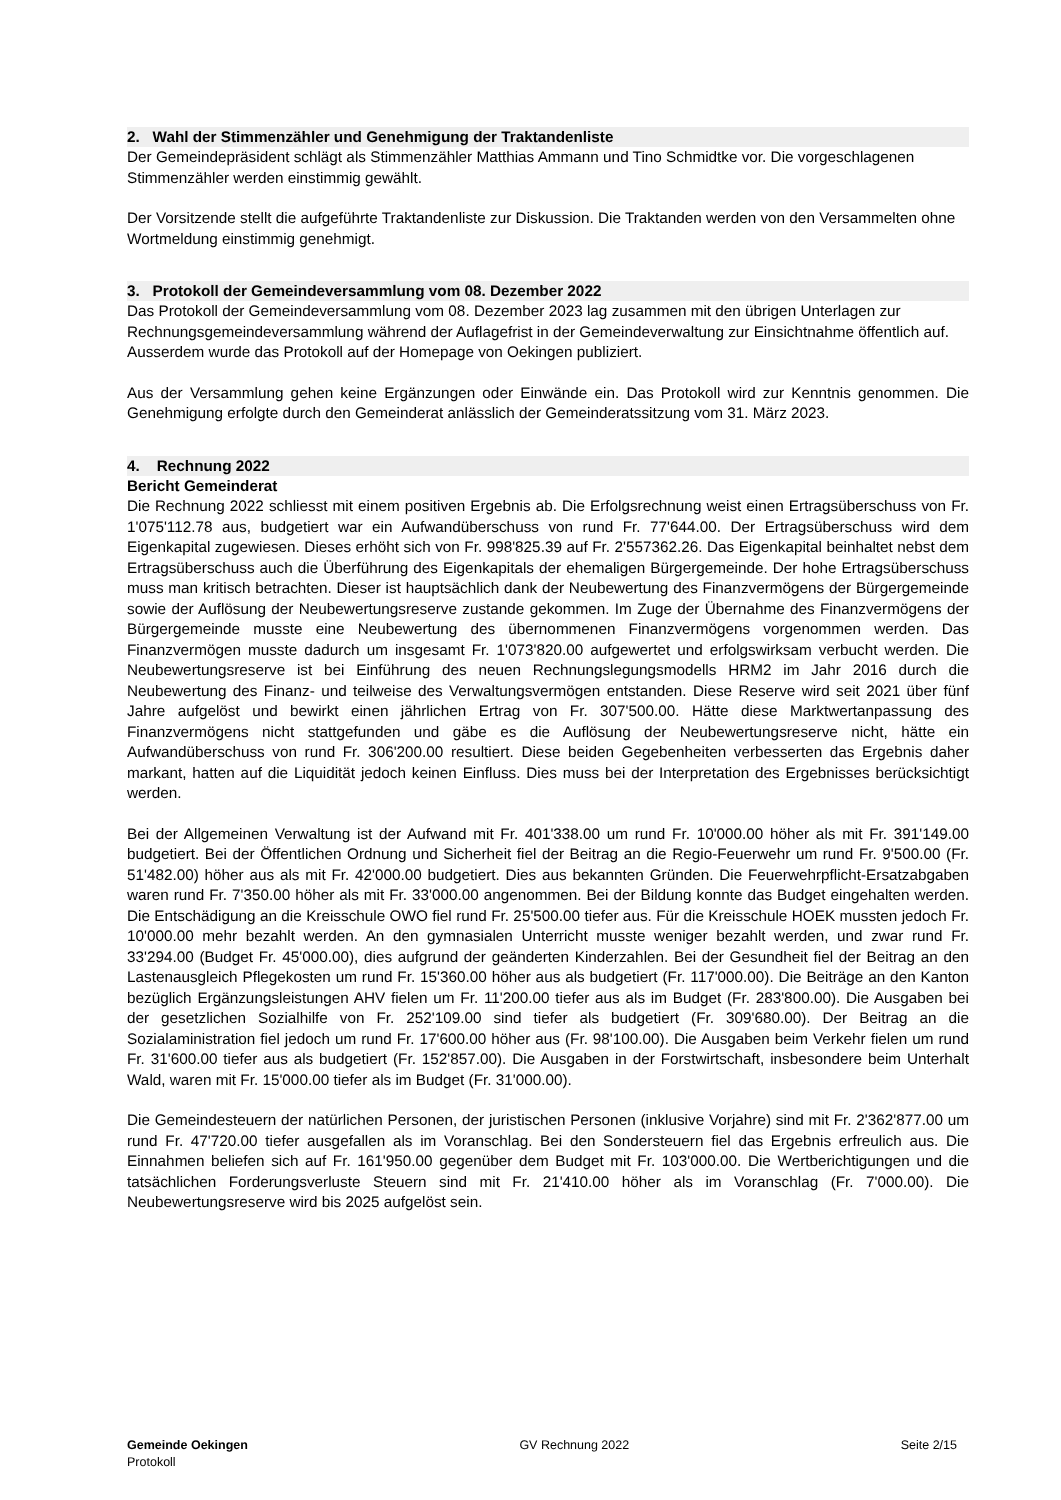2. Wahl der Stimmenzähler und Genehmigung der Traktandenliste
Der Gemeindepräsident schlägt als Stimmenzähler Matthias Ammann und Tino Schmidtke vor. Die vorgeschlagenen Stimmenzähler werden einstimmig gewählt.
Der Vorsitzende stellt die aufgeführte Traktandenliste zur Diskussion. Die Traktanden werden von den Versammelten ohne Wortmeldung einstimmig genehmigt.
3. Protokoll der Gemeindeversammlung vom 08. Dezember 2022
Das Protokoll der Gemeindeversammlung vom 08. Dezember 2023 lag zusammen mit den übrigen Unterlagen zur Rechnungsgemeindeversammlung während der Auflagefrist in der Gemeindeverwaltung zur Einsichtnahme öffentlich auf. Ausserdem wurde das Protokoll auf der Homepage von Oekingen publiziert.
Aus der Versammlung gehen keine Ergänzungen oder Einwände ein. Das Protokoll wird zur Kenntnis genommen. Die Genehmigung erfolgte durch den Gemeinderat anlässlich der Gemeinderatssitzung vom 31. März 2023.
4. Rechnung 2022
Bericht Gemeinderat
Die Rechnung 2022 schliesst mit einem positiven Ergebnis ab. Die Erfolgsrechnung weist einen Ertragsüberschuss von Fr. 1'075'112.78 aus, budgetiert war ein Aufwandüberschuss von rund Fr. 77'644.00. Der Ertragsüberschuss wird dem Eigenkapital zugewiesen. Dieses erhöht sich von Fr. 998'825.39 auf Fr. 2'557362.26. Das Eigenkapital beinhaltet nebst dem Ertragsüberschuss auch die Überführung des Eigenkapitals der ehemaligen Bürgergemeinde. Der hohe Ertragsüberschuss muss man kritisch betrachten. Dieser ist hauptsächlich dank der Neubewertung des Finanzvermögens der Bürgergemeinde sowie der Auflösung der Neubewertungsreserve zustande gekommen. Im Zuge der Übernahme des Finanzvermögens der Bürgergemeinde musste eine Neubewertung des übernommenen Finanzvermögens vorgenommen werden. Das Finanzvermögen musste dadurch um insgesamt Fr. 1'073'820.00 aufgewertet und erfolgswirksam verbucht werden. Die Neubewertungsreserve ist bei Einführung des neuen Rechnungslegungsmodells HRM2 im Jahr 2016 durch die Neubewertung des Finanz- und teilweise des Verwaltungsvermögen entstanden. Diese Reserve wird seit 2021 über fünf Jahre aufgelöst und bewirkt einen jährlichen Ertrag von Fr. 307'500.00. Hätte diese Marktwertanpassung des Finanzvermögens nicht stattgefunden und gäbe es die Auflösung der Neubewertungsreserve nicht, hätte ein Aufwandüberschuss von rund Fr. 306'200.00 resultiert. Diese beiden Gegebenheiten verbesserten das Ergebnis daher markant, hatten auf die Liquidität jedoch keinen Einfluss. Dies muss bei der Interpretation des Ergebnisses berücksichtigt werden.
Bei der Allgemeinen Verwaltung ist der Aufwand mit Fr. 401'338.00 um rund Fr. 10'000.00 höher als mit Fr. 391'149.00 budgetiert. Bei der Öffentlichen Ordnung und Sicherheit fiel der Beitrag an die Regio-Feuerwehr um rund Fr. 9'500.00 (Fr. 51'482.00) höher aus als mit Fr. 42'000.00 budgetiert. Dies aus bekannten Gründen. Die Feuerwehrpflicht-Ersatzabgaben waren rund Fr. 7'350.00 höher als mit Fr. 33'000.00 angenommen. Bei der Bildung konnte das Budget eingehalten werden. Die Entschädigung an die Kreisschule OWO fiel rund Fr. 25'500.00 tiefer aus. Für die Kreisschule HOEK mussten jedoch Fr. 10'000.00 mehr bezahlt werden. An den gymnasialen Unterricht musste weniger bezahlt werden, und zwar rund Fr. 33'294.00 (Budget Fr. 45'000.00), dies aufgrund der geänderten Kinderzahlen. Bei der Gesundheit fiel der Beitrag an den Lastenausgleich Pflegekosten um rund Fr. 15'360.00 höher aus als budgetiert (Fr. 117'000.00). Die Beiträge an den Kanton bezüglich Ergänzungsleistungen AHV fielen um Fr. 11'200.00 tiefer aus als im Budget (Fr. 283'800.00). Die Ausgaben bei der gesetzlichen Sozialhilfe von Fr. 252'109.00 sind tiefer als budgetiert (Fr. 309'680.00). Der Beitrag an die Sozialaministration fiel jedoch um rund Fr. 17'600.00 höher aus (Fr. 98'100.00). Die Ausgaben beim Verkehr fielen um rund Fr. 31'600.00 tiefer aus als budgetiert (Fr. 152'857.00). Die Ausgaben in der Forstwirtschaft, insbesondere beim Unterhalt Wald, waren mit Fr. 15'000.00 tiefer als im Budget (Fr. 31'000.00).
Die Gemeindesteuern der natürlichen Personen, der juristischen Personen (inklusive Vorjahre) sind mit Fr. 2'362'877.00 um rund Fr. 47'720.00 tiefer ausgefallen als im Voranschlag. Bei den Sondersteuern fiel das Ergebnis erfreulich aus. Die Einnahmen beliefen sich auf Fr. 161'950.00 gegenüber dem Budget mit Fr. 103'000.00. Die Wertberichtigungen und die tatsächlichen Forderungsverluste Steuern sind mit Fr. 21'410.00 höher als im Voranschlag (Fr. 7'000.00). Die Neubewertungsreserve wird bis 2025 aufgelöst sein.
Gemeinde Oekingen
Protokoll
GV Rechnung 2022 Seite 2/15